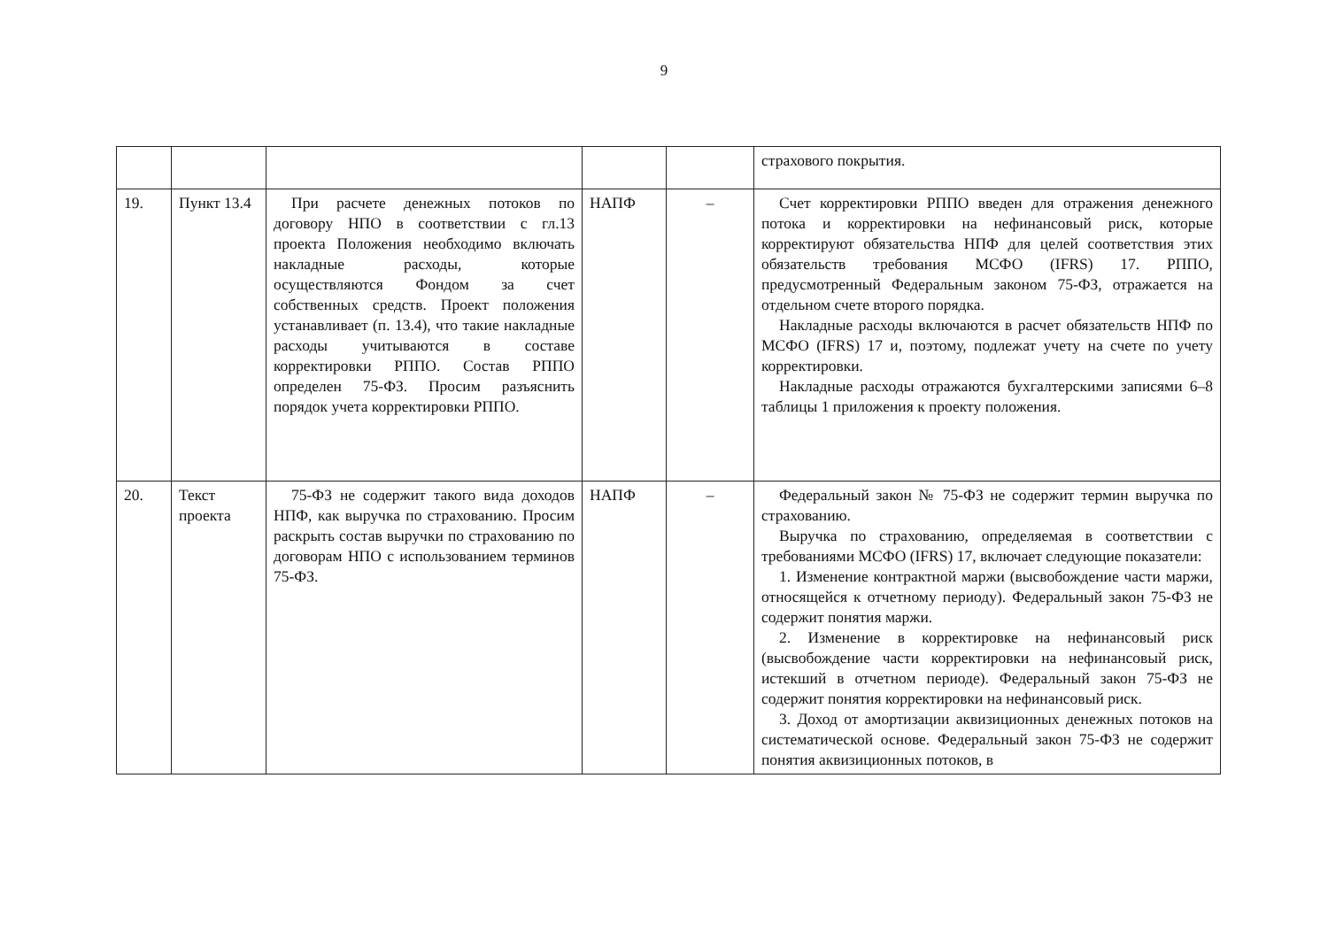9
| | | | | | страхового покрытия. |
| 19. | Пункт 13.4 | При расчете денежных потоков по договору НПО в соответствии с гл.13 проекта Положения необходимо включать накладные расходы, которые осуществляются Фондом за счет собственных средств. Проект положения устанавливает (п. 13.4), что такие накладные расходы учитываются в составе корректировки РППО. Состав РППО определен 75-ФЗ. Просим разъяснить порядок учета корректировки РППО. | НАПФ | – | Счет корректировки РППО введен для отражения денежного потока и корректировки на нефинансовый риск, которые корректируют обязательства НПФ для целей соответствия этих обязательств требования МСФО (IFRS) 17. РППО, предусмотренный Федеральным законом 75-ФЗ, отражается на отдельном счете второго порядка. Накладные расходы включаются в расчет обязательств НПФ по МСФО (IFRS) 17 и, поэтому, подлежат учету на счете по учету корректировки. Накладные расходы отражаются бухгалтерскими записями 6–8 таблицы 1 приложения к проекту положения. |
| 20. | Текст проекта | 75-ФЗ не содержит такого вида доходов НПФ, как выручка по страхованию. Просим раскрыть состав выручки по страхованию по договорам НПО с использованием терминов 75-ФЗ. | НАПФ | – | Федеральный закон № 75-ФЗ не содержит термин выручка по страхованию. Выручка по страхованию, определяемая в соответствии с требованиями МСФО (IFRS) 17, включает следующие показатели: 1. Изменение контрактной маржи (высвобождение части маржи, относящейся к отчетному периоду). Федеральный закон 75-ФЗ не содержит понятия маржи. 2. Изменение в корректировке на нефинансовый риск (высвобождение части корректировки на нефинансовый риск, истекший в отчетном периоде). Федеральный закон 75-ФЗ не содержит понятия корректировки на нефинансовый риск. 3. Доход от амортизации аквизиционных денежных потоков на систематической основе. Федеральный закон 75-ФЗ не содержит понятия аквизиционных потоков, в |